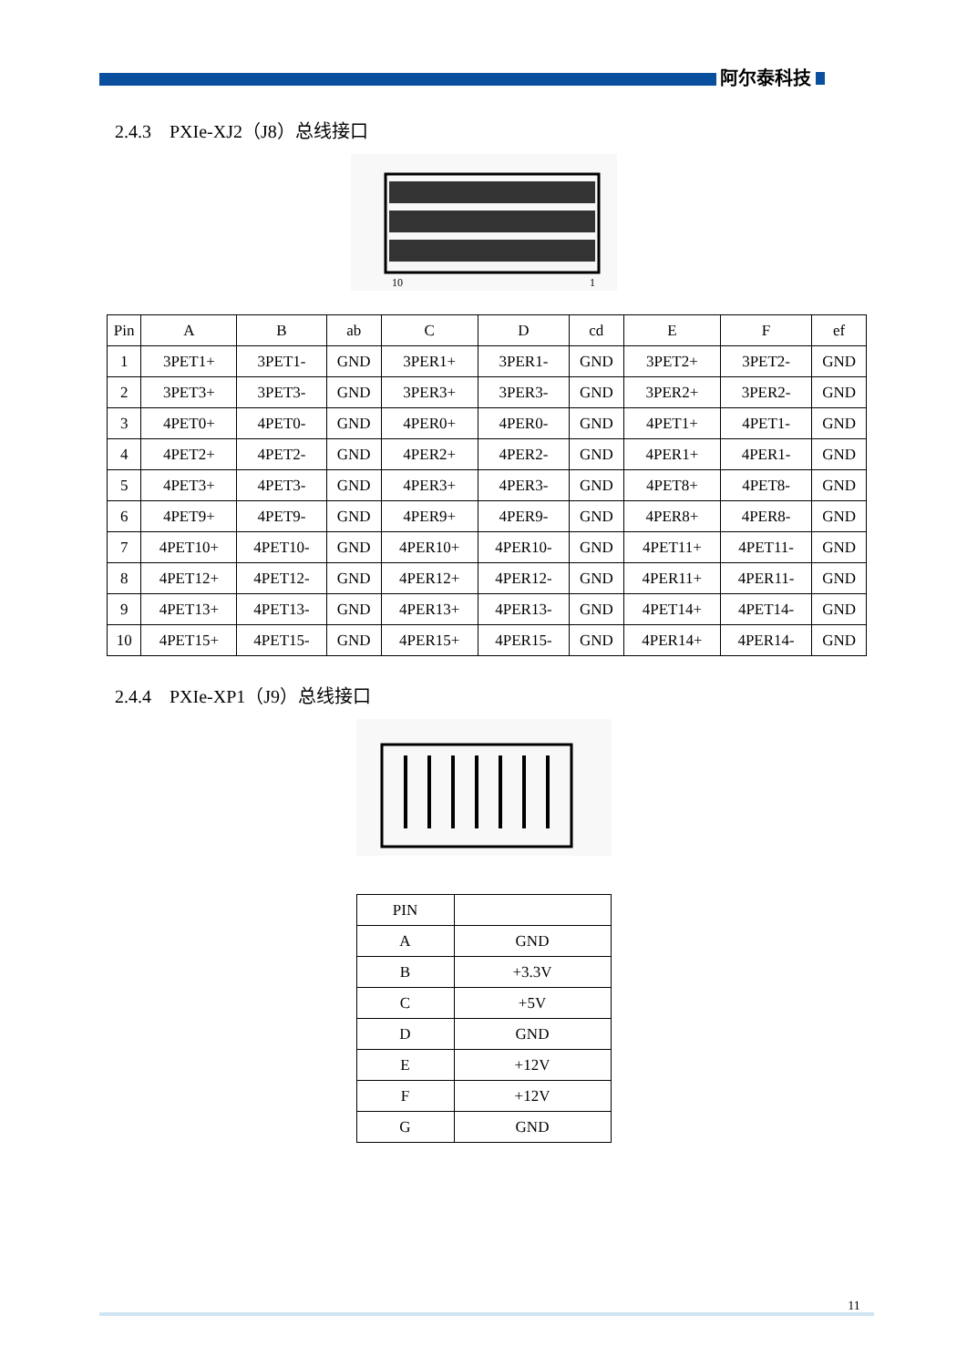阿尔泰科技
2.4.3　PXIe-XJ2（J8）总线接口
10
1
| Pin | A | B | ab | C | D | cd | E | F | ef |
| --- | --- | --- | --- | --- | --- | --- | --- | --- | --- |
| 1 | 3PET1+ | 3PET1- | GND | 3PER1+ | 3PER1- | GND | 3PET2+ | 3PET2- | GND |
| 2 | 3PET3+ | 3PET3- | GND | 3PER3+ | 3PER3- | GND | 3PER2+ | 3PER2- | GND |
| 3 | 4PET0+ | 4PET0- | GND | 4PER0+ | 4PER0- | GND | 4PET1+ | 4PET1- | GND |
| 4 | 4PET2+ | 4PET2- | GND | 4PER2+ | 4PER2- | GND | 4PER1+ | 4PER1- | GND |
| 5 | 4PET3+ | 4PET3- | GND | 4PER3+ | 4PER3- | GND | 4PET8+ | 4PET8- | GND |
| 6 | 4PET9+ | 4PET9- | GND | 4PER9+ | 4PER9- | GND | 4PER8+ | 4PER8- | GND |
| 7 | 4PET10+ | 4PET10- | GND | 4PER10+ | 4PER10- | GND | 4PET11+ | 4PET11- | GND |
| 8 | 4PET12+ | 4PET12- | GND | 4PER12+ | 4PER12- | GND | 4PER11+ | 4PER11- | GND |
| 9 | 4PET13+ | 4PET13- | GND | 4PER13+ | 4PER13- | GND | 4PET14+ | 4PET14- | GND |
| 10 | 4PET15+ | 4PET15- | GND | 4PER15+ | 4PER15- | GND | 4PER14+ | 4PER14- | GND |
2.4.4　PXIe-XP1（J9）总线接口
| PIN | |
| --- | --- |
| A | GND |
| B | +3.3V |
| C | +5V |
| D | GND |
| E | +12V |
| F | +12V |
| G | GND |
11